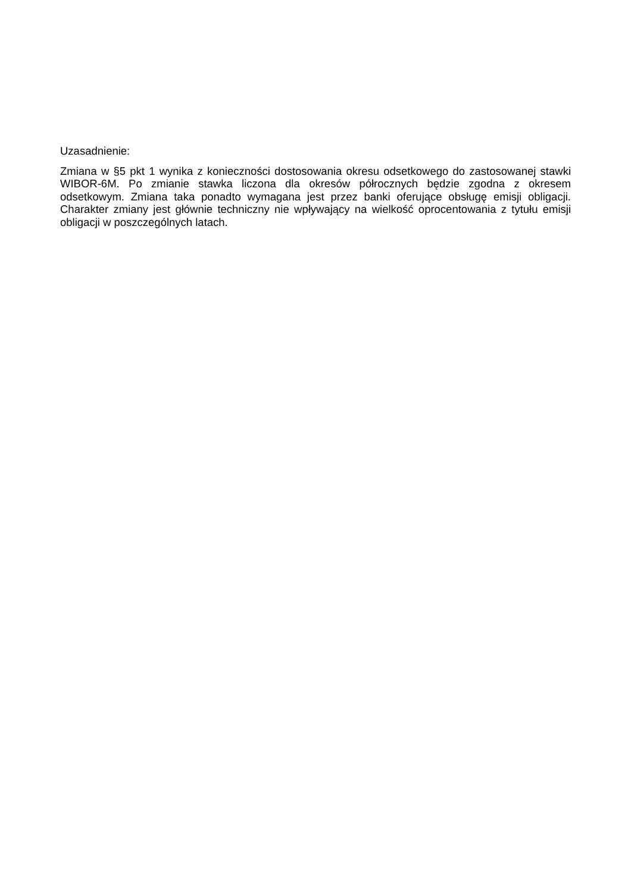Uzasadnienie:
Zmiana w §5 pkt 1 wynika z konieczności dostosowania okresu odsetkowego do zastosowanej stawki WIBOR-6M. Po zmianie stawka liczona dla okresów półrocznych będzie zgodna z okresem odsetkowym. Zmiana taka ponadto wymagana jest przez banki oferujące obsługę emisji obligacji. Charakter zmiany jest głównie techniczny nie wpływający na wielkość oprocentowania z tytułu emisji obligacji w poszczególnych latach.